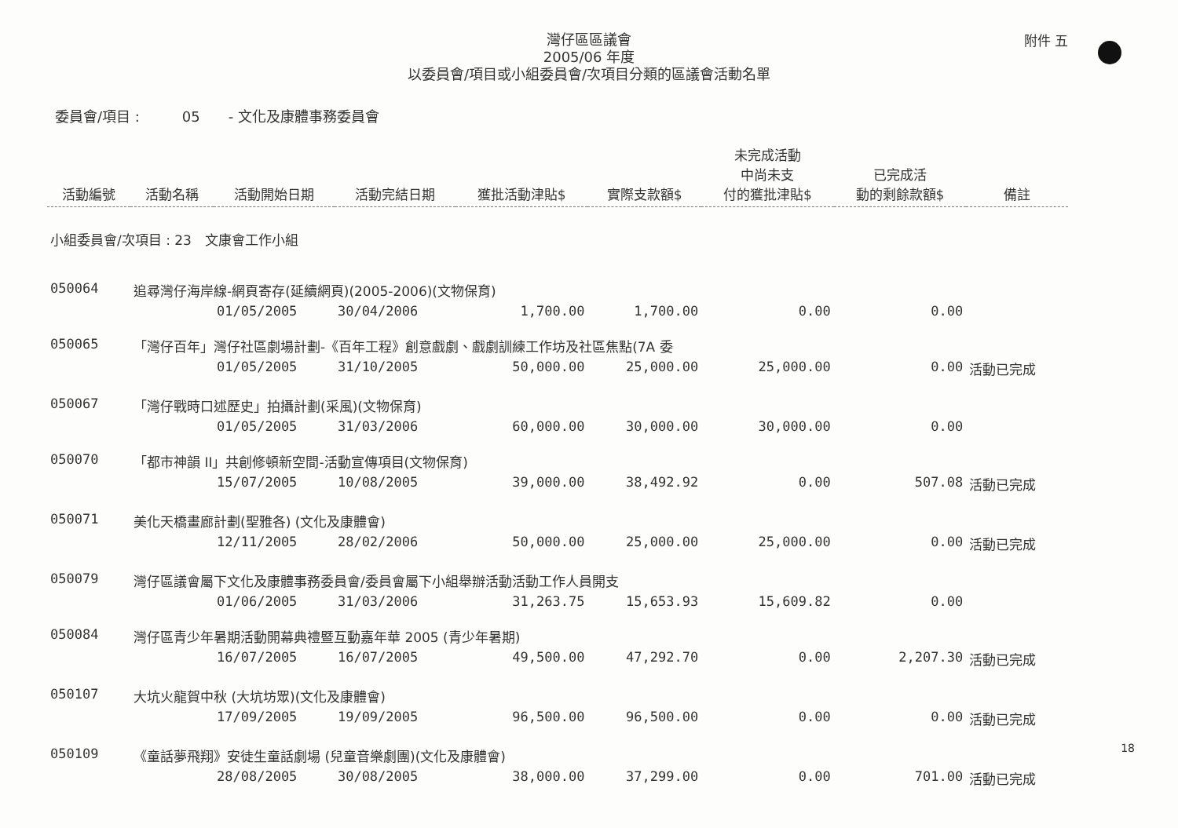附件 五
灣仔區區議會
2005/06 年度
以委員會/項目或小組委員會/次項目分類的區議會活動名單
委員會/項目 :　　　05　　- 文化及康體事務委員會
| 活動編號 | 活動名稱 | 活動開始日期 | 活動完結日期 | 獲批活動津貼$ | 實際支款額$ | 未完成活動 中尚未支 付的獲批津貼$ | 已完成活 動的剩餘款額$ | 備註 |
| --- | --- | --- | --- | --- | --- | --- | --- | --- |
| 小組委員會/次項目 : 23 文康會工作小組 | | | | | | | | |
| 050064 | 追尋灣仔海岸線-網頁寄存(延續網頁)(2005-2006)(文物保育) | | | | | | | |
| | | 01/05/2005 | 30/04/2006 | 1,700.00 | 1,700.00 | 0.00 | 0.00 | |
| 050065 | 「灣仔百年」灣仔社區劇場計劃-《百年工程》創意戲劇、戲劇訓練工作坊及社區焦點(7A 委 | | | | | | | |
| | | 01/05/2005 | 31/10/2005 | 50,000.00 | 25,000.00 | 25,000.00 | 0.00 | 活動已完成 |
| 050067 | 「灣仔戰時口述歷史」拍攝計劃(采風)(文物保育) | | | | | | | |
| | | 01/05/2005 | 31/03/2006 | 60,000.00 | 30,000.00 | 30,000.00 | 0.00 | |
| 050070 | 「都市神韻 II」共創修頓新空間-活動宣傳項目(文物保育) | | | | | | | |
| | | 15/07/2005 | 10/08/2005 | 39,000.00 | 38,492.92 | 0.00 | 507.08 | 活動已完成 |
| 050071 | 美化天橋畫廊計劃(聖雅各) (文化及康體會) | | | | | | | |
| | | 12/11/2005 | 28/02/2006 | 50,000.00 | 25,000.00 | 25,000.00 | 0.00 | 活動已完成 |
| 050079 | 灣仔區議會屬下文化及康體事務委員會/委員會屬下小組舉辦活動活動工作人員開支 | | | | | | | |
| | | 01/06/2005 | 31/03/2006 | 31,263.75 | 15,653.93 | 15,609.82 | 0.00 | |
| 050084 | 灣仔區青少年暑期活動開幕典禮暨互動嘉年華 2005 (青少年暑期) | | | | | | | |
| | | 16/07/2005 | 16/07/2005 | 49,500.00 | 47,292.70 | 0.00 | 2,207.30 | 活動已完成 |
| 050107 | 大坑火龍賀中秋 (大坑坊眾)(文化及康體會) | | | | | | | |
| | | 17/09/2005 | 19/09/2005 | 96,500.00 | 96,500.00 | 0.00 | 0.00 | 活動已完成 |
| 050109 | 《童話夢飛翔》安徒生童話劇場 (兒童音樂劇團)(文化及康體會) | | | | | | | |
| | | 28/08/2005 | 30/08/2005 | 38,000.00 | 37,299.00 | 0.00 | 701.00 | 活動已完成 |
18